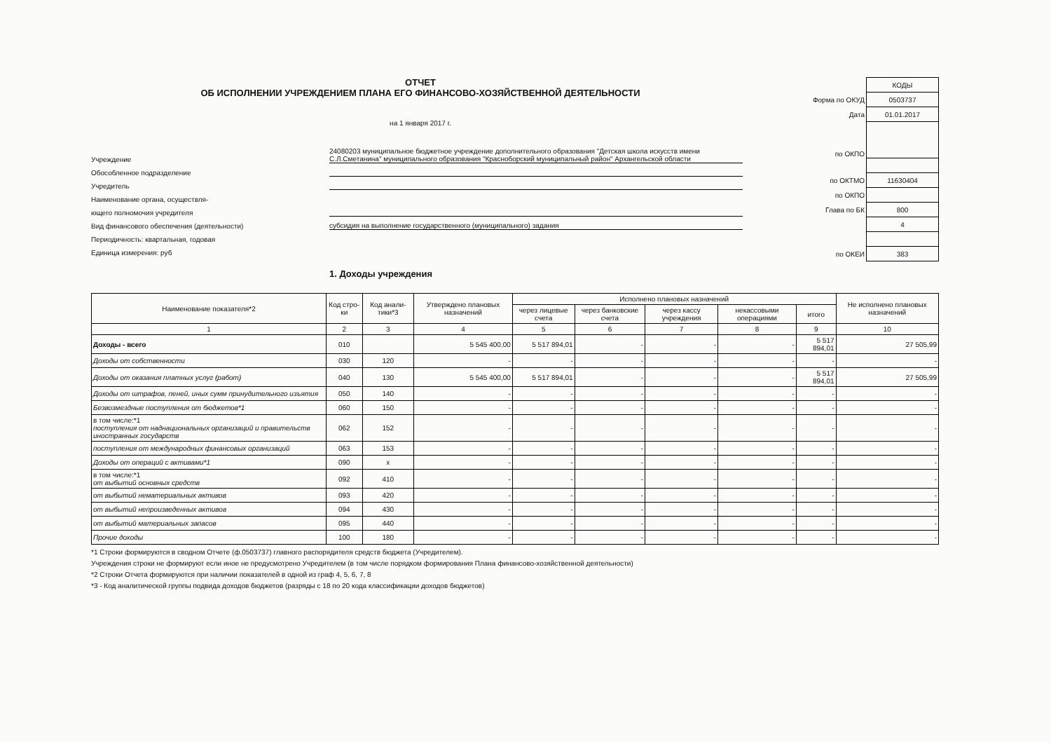ОТЧЕТ
ОБ ИСПОЛНЕНИИ УЧРЕЖДЕНИЕМ ПЛАНА ЕГО ФИНАНСОВО-ХОЗЯЙСТВЕННОЙ ДЕЯТЕЛЬНОСТИ
на 1 января 2017 г.
Учреждение
24080203 муниципальное бюджетное учреждение дополнительного образования "Детская школа искусств имени С.Л.Сметанина" муниципального образования "Красноборский муниципальный район" Архангельской области
Обособленное подразделение
Учредитель
Наименование органа, осуществля-
ющего полномочия учредителя
Вид финансового обеспечения (деятельности)
субсидия на выполнение государственного (муниципального) задания
Периодичность: квартальная, годовая
Единица измерения: руб
| | КОДЫ |
| Форма по ОКУД | 0503737 |
| Дата | 01.01.2017 |
| по ОКПО | |
| по ОКТМО | 11630404 |
| по ОКПО | |
| Глава по БК | 800 |
| | 4 |
| по ОКЕИ | 383 |
1. Доходы учреждения
| Наименование показателя*2 | Код стро-ки | Код анали-тики*3 | Утверждено плановых назначений | Исполнено плановых назначений | | | | | Не исполнено плановых назначений |
| --- | --- | --- | --- | --- | --- | --- | --- | --- | --- |
| | | | | через лицевые счета | через банковские счета | через кассу учреждения | некассовыми операциями | итого | |
| 1 | 2 | 3 | 4 | 5 | 6 | 7 | 8 | 9 | 10 |
| Доходы - всего | 010 | | 5 545 400,00 | 5 517 894,01 | - | - | - | 5 517 894,01 | 27 505,99 |
| Доходы от собственности | 030 | 120 | - | - | - | - | - | - | - |
| Доходы от оказания платных услуг (работ) | 040 | 130 | 5 545 400,00 | 5 517 894,01 | - | - | - | 5 517 894,01 | 27 505,99 |
| Доходы от штрафов, пеней, иных сумм принудительного изъятия | 050 | 140 | - | - | - | - | - | - | - |
| Безвозмездные поступления от бюджетов*1 | 060 | 150 | - | - | - | - | - | - | - |
| в том числе:*1 поступления от наднациональных организаций и правительств иностранных государств | 062 | 152 | - | - | - | - | - | - | - |
| поступления от международных финансовых организаций | 063 | 153 | - | - | - | - | - | - | - |
| Доходы от операций с активами*1 | 090 | x | - | - | - | - | - | - | - |
| в том числе:*1 от выбытий основных средств | 092 | 410 | - | - | - | - | - | - | - |
| от выбытий нематериальных активов | 093 | 420 | - | - | - | - | - | - | - |
| от выбытий непроизведенных активов | 094 | 430 | - | - | - | - | - | - | - |
| от выбытий материальных запасов | 095 | 440 | - | - | - | - | - | - | - |
| Прочие доходы | 100 | 180 | - | - | - | - | - | - | - |
*1 Строки формируются в сводном Отчете (ф.0503737) главного распорядителя средств бюджета (Учредителем).
Учреждения строки не формируют если иное не предусмотрено Учредителем (в том числе порядком формирования Плана финансово-хозяйственной деятельности)
*2 Строки Отчета формируются при наличии показателей в одной из граф 4, 5, 6, 7, 8
*3 - Код аналитической группы подвида доходов бюджетов (разряды с 18 по 20 кода классификации доходов бюджетов)